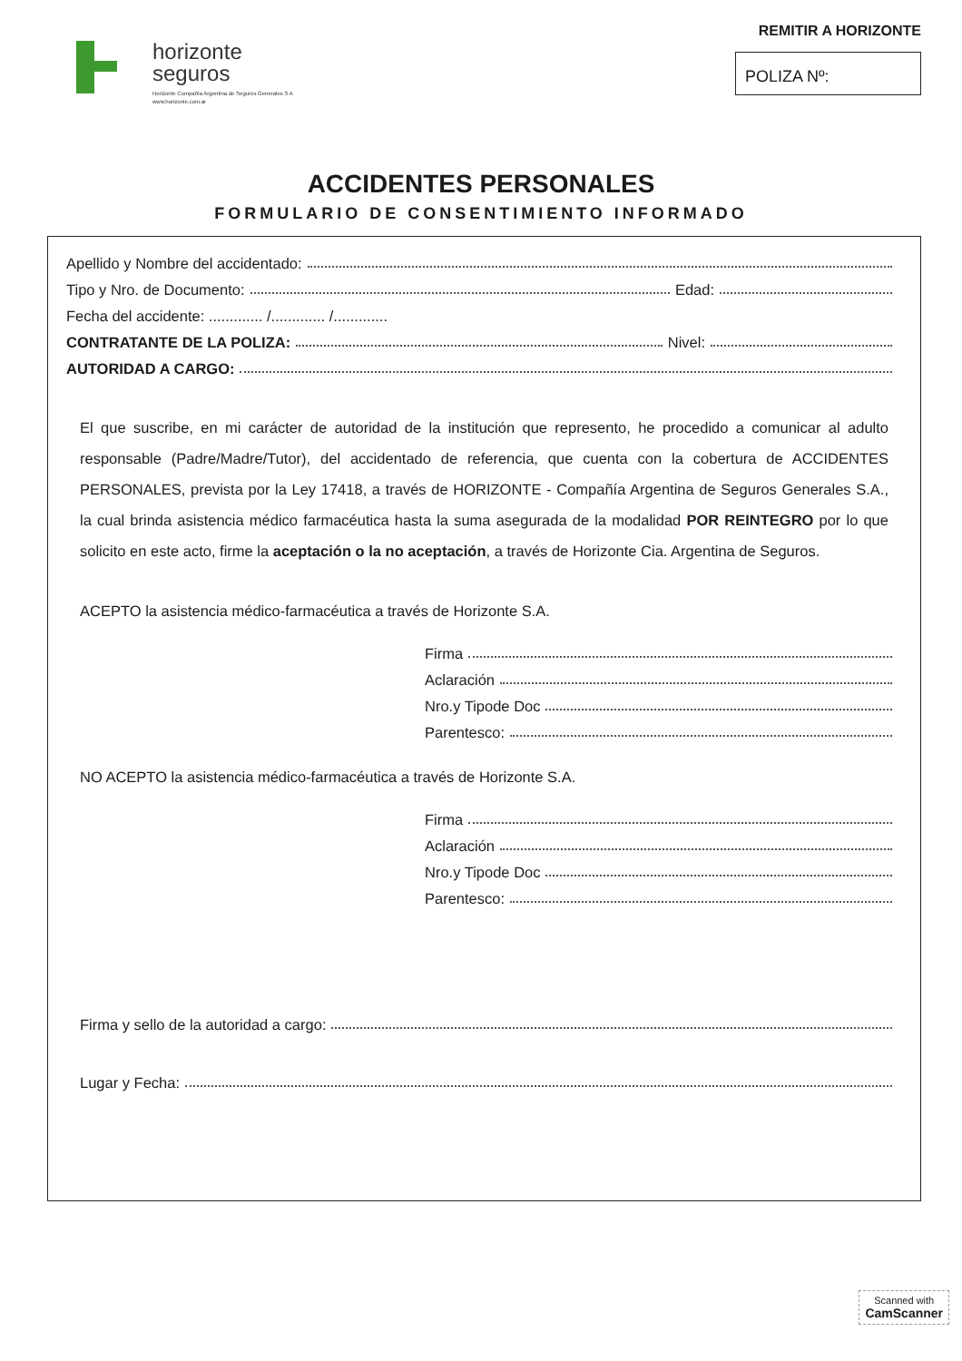horizonte
seguros
Horizonte Compañía Argentina de Seguros Generales S A
www.horizonte.com.ar
REMITIR A HORIZONTE
POLIZA Nº:
ACCIDENTES PERSONALES
FORMULARIO DE CONSENTIMIENTO INFORMADO
Apellido y Nombre del accidentado:
Tipo y Nro. de Documento: Edad:
Fecha del accidente: ............. /............. /.............
CONTRATANTE DE LA POLIZA: Nivel:
AUTORIDAD A CARGO:
El que suscribe, en mi carácter de autoridad de la institución que represento, he procedido a comunicar al adulto responsable (Padre/Madre/Tutor), del accidentado de referencia, que cuenta con la cobertura de ACCIDENTES PERSONALES, prevista por la Ley 17418, a través de HORIZONTE - Compañía Argentina de Seguros Generales S.A., la cual brinda asistencia médico farmacéutica hasta la suma asegurada de la modalidad POR REINTEGRO por lo que solicito en este acto, firme la aceptación o la no aceptación, a través de Horizonte Cia. Argentina de Seguros.
ACEPTO la asistencia médico-farmacéutica a través de Horizonte S.A.
Firma
Aclaración
Nro.y Tipode Doc
Parentesco:
NO ACEPTO la asistencia médico-farmacéutica a través de Horizonte S.A.
Firma
Aclaración
Nro.y Tipode Doc
Parentesco:
Firma y sello de la autoridad a cargo:
Lugar y Fecha:
Scanned with
CamScanner